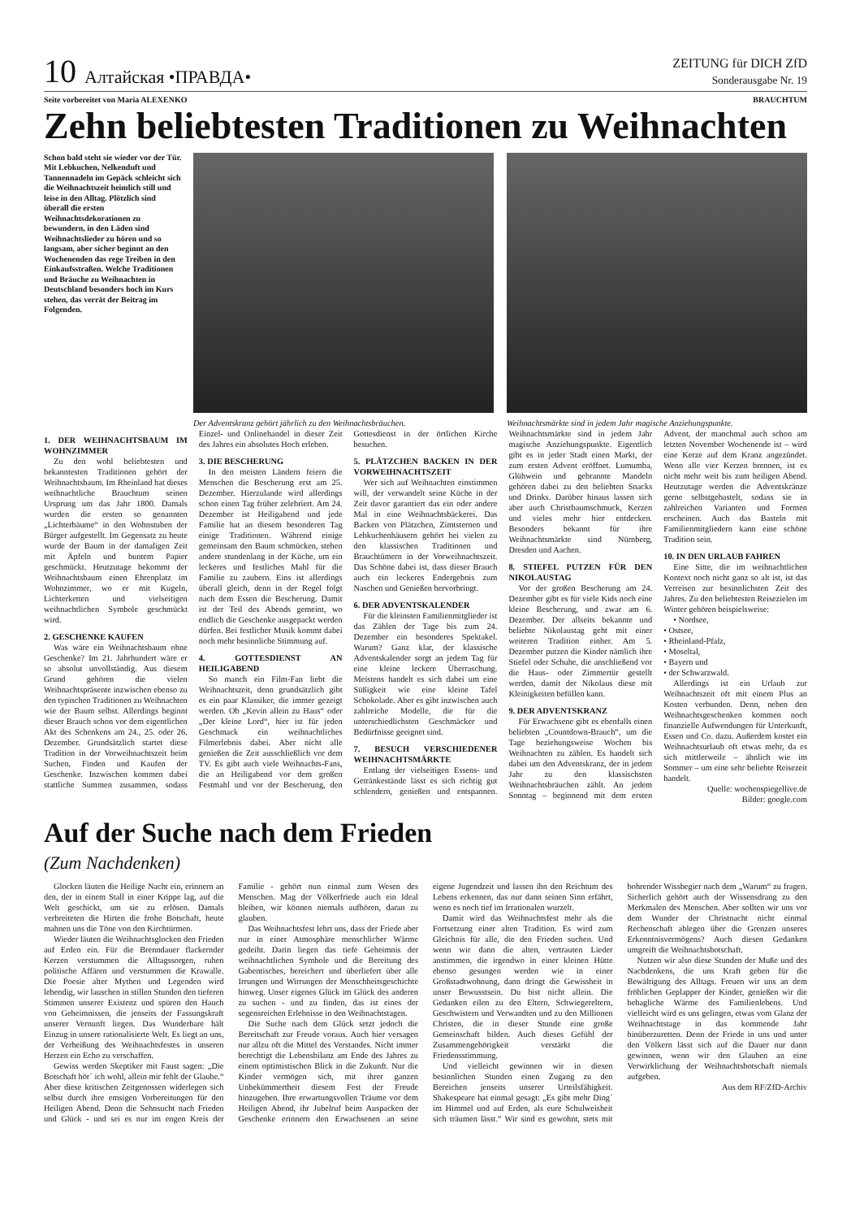10 Алтайская •ПРАВДА• ZEITUNG für DICH ZfD
Sonderausgabe Nr. 19
Seite vorbereitet von Maria ALEXENKO BRAUCHTUM
Zehn beliebtesten Traditionen zu Weihnachten
Schon bald steht sie wieder vor der Tür. Mit Lebkuchen, Nelkenduft und Tannennadeln im Gepäck schleicht sich die Weihnachtszeit heimlich still und leise in den Alltag. Plötzlich sind überall die ersten Weihnachtsdekorationen zu bewundern, in den Läden sind Weihnachtslieder zu hören und so langsam, aber sicher beginnt an den Wochenenden das rege Treiben in den Einkaufsstraßen. Welche Traditionen und Bräuche zu Weihnachten in Deutschland besonders hoch im Kurs stehen, das verrät der Beitrag im Folgenden.
Der Adventskranz gehört jährlich zu den Weihnachtsbräuchen.
Weihnachtsmärkte sind in jedem Jahr magische Anziehungspunkte.
1. DER WEIHNACHTSBAUM IM WOHNZIMMER
Zu den wohl beliebtesten und bekanntesten Traditionen gehört der Weihnachtsbaum. Im Rheinland hat dieses weihnachtliche Brauchtum seinen Ursprung um das Jahr 1800. Damals wurden die ersten so genannten „Lichterbäume“ in den Wohnstuben der Bürger aufgestellt. Im Gegensatz zu heute wurde der Baum in der damaligen Zeit mit Äpfeln und buntem Papier geschmückt. Heutzutage bekommt der Weihnachtsbaum einen Ehrenplatz im Wohnzimmer, wo er mit Kugeln, Lichterketten und vielseitigen weihnachtlichen Symbole geschmückt wird.
2. GESCHENKE KAUFEN
Was wäre ein Weihnachtsbaum ohne Geschenke? Im 21. Jahrhundert wäre er so absolut unvollständig. Aus diesem Grund gehören die vielen Weihnachtspräsente inzwischen ebenso zu den typischen Traditionen zu Weihnachten wie der Baum selbst. Allerdings beginnt dieser Brauch schon vor dem eigentlichen Akt des Schenkens am 24., 25. oder 26. Dezember. Grundsätzlich startet diese Tradition in der Vorweihnachtszeit beim Suchen, Finden und Kaufen der Geschenke. Inzwischen kommen dabei stattliche Summen zusammen, sodass Einzel- und Onlinehandel in dieser Zeit des Jahres ein absolutes Hoch erleben.
3. DIE BESCHERUNG
In den meisten Ländern feiern die Menschen die Bescherung erst am 25. Dezember. Hierzulande wird allerdings schon einen Tag früher zelebriert. Am 24. Dezember ist Heiligabend und jede Familie hat an diesem besonderen Tag einige Traditionen. Während einige gemeinsam den Baum schmücken, stehen andere stundenlang in der Küche, um ein leckeres und festliches Mahl für die Familie zu zaubern. Eins ist allerdings überall gleich, denn in der Regel folgt nach dem Essen die Bescherung. Damit ist der Teil des Abends gemeint, wo endlich die Geschenke ausgepackt werden dürfen. Bei festlicher Musik kommt dabei noch mehr besinnliche Stimmung auf.
4. GOTTESDIENST AN HEILIGABEND
So manch ein Film-Fan liebt die Weihnachtszeit, denn grundsätzlich gibt es ein paar Klassiker, die immer gezeigt werden. Ob „Kevin allein zu Haus“ oder „Der kleine Lord“, hier ist für jeden Geschmack ein weihnachtliches Filmerlebnis dabei. Aber nicht alle genießen die Zeit ausschließlich vor dem TV. Es gibt auch viele Weihnachts-Fans, die an Heiligabend vor dem großen Festmahl und vor der Bescherung, den Gottesdienst in der örtlichen Kirche besuchen.
5. PLÄTZCHEN BACKEN IN DER VORWEIHNACHTSZEIT
Wer sich auf Weihnachten einstimmen will, der verwandelt seine Küche in der Zeit davor garantiert das ein oder andere Mal in eine Weihnachtsbäckerei. Das Backen von Plätzchen, Zimtsternen und Lebkuchenhäusern gehört bei vielen zu den klassischen Traditionen und Brauchtümern in der Vorweihnachtszeit. Das Schöne dabei ist, dass dieser Brauch auch ein leckeres Endergebnis zum Naschen und Genießen hervorbringt.
6. DER ADVENTSKALENDER
Für die kleinsten Familienmitglieder ist das Zählen der Tage bis zum 24. Dezember ein besonderes Spektakel. Warum? Ganz klar, der klassische Adventskalender sorgt an jedem Tag für eine kleine leckere Überraschung. Meistens handelt es sich dabei um eine Süßigkeit wie eine kleine Tafel Schokolade. Aber es gibt inzwischen auch zahlreiche Modelle, die für die unterschiedlichsten Geschmäcker und Bedürfnisse geeignet sind.
7. BESUCH VERSCHIEDENER WEIHNACHTSMÄRKTE
Entlang der vielseitigen Essens- und Getränkestände lässt es sich richtig gut schlendern, genießen und entspannen. Weihnachtsmärkte sind in jedem Jahr magische Anziehungspunkte. Eigentlich gibt es in jeder Stadt einen Markt, der zum ersten Advent eröffnet. Lumumba, Glühwein und gebrannte Mandeln gehören dabei zu den beliebten Snacks und Drinks. Darüber hinaus lassen sich aber auch Christbaumschmuck, Kerzen und vieles mehr hier entdecken. Besonders bekannt für ihre Weihnachtsmärkte sind Nürnberg, Dresden und Aachen.
8. STIEFEL PUTZEN FÜR DEN NIKOLAUSTAG
Vor der großen Bescherung am 24. Dezember gibt es für viele Kids noch eine kleine Bescherung, und zwar am 6. Dezember. Der allseits bekannte und beliebte Nikolaustag geht mit einer weiteren Tradition einher. Am 5. Dezember putzen die Kinder nämlich ihre Stiefel oder Schuhe, die anschließend vor die Haus- oder Zimmertür gestellt werden, damit der Nikolaus diese mit Kleinigkeiten befüllen kann.
9. DER ADVENTSKRANZ
Für Erwachsene gibt es ebenfalls einen beliebten „Countdown-Brauch“, um die Tage beziehungsweise Wochen bis Weihnachten zu zählen. Es handelt sich dabei um den Adventskranz, der in jedem Jahr zu den klassischsten Weihnachtsbräuchen zählt. An jedem Sonntag – beginnend mit dem ersten Advent, der manchmal auch schon am letzten November Wochenende ist – wird eine Kerze auf dem Kranz angezündet. Wenn alle vier Kerzen brennen, ist es nicht mehr weit bis zum heiligen Abend. Heutzutage werden die Adventskränze gerne selbstgebastelt, sodass sie in zahlreichen Varianten und Formen erscheinen. Auch das Basteln mit Familienmitgliedern kann eine schöne Tradition sein.
10. IN DEN URLAUB FAHREN
Eine Sitte, die im weihnachtlichen Kontext noch nicht ganz so alt ist, ist das Verreisen zur besinnlichsten Zeit des Jahres. Zu den beliebtesten Reisezielen im Winter gehören beispielsweise:
• Nordsee,
• Ostsee,
• Rheinland-Pfalz,
• Moseltal,
• Bayern und
• der Schwarzwald.
Allerdings ist ein Urlaub zur Weihnachtszeit oft mit einem Plus an Kosten verbunden. Denn, neben den Weihnachtsgeschenken kommen noch finanzielle Aufwendungen für Unterkunft, Essen und Co. dazu. Außerdem kostet ein Weihnachtsurlaub oft etwas mehr, da es sich mittlerweile – ähnlich wie im Sommer – um eine sehr beliebte Reisezeit handelt.
Quelle: wochenspiegellive.de
Bilder: google.com
Auf der Suche nach dem Frieden
(Zum Nachdenken)
Glocken läuten die Heilige Nacht ein, erinnern an den, der in einem Stall in einer Krippe lag, auf die Welt geschickt, um sie zu erlösen. Damals verbreiteten die Hirten die frohe Botschaft, heute mahnen uns die Töne von den Kirchtürmen.
Wieder läuten die Weihnachtsglocken den Frieden auf Erden ein. Für die Brenndauer flackernder Kerzen verstummen die Alltagssorgen, ruhen politische Affären und verstummen die Krawalle. Die Poesie alter Mythen und Legenden wird lebendig, wir lauschen in stillen Stunden den tieferen Stimmen unserer Existenz und spüren den Hauch von Geheimnissen, die jenseits der Fassungskraft unserer Vernunft liegen. Das Wunderbare hält Einzug in unsere rationalisierte Welt. Es liegt an uns, der Verheißung des Weihnachtsfestes in unseren Herzen ein Echo zu verschaffen.
Gewiss werden Skeptiker mit Faust sagen: „Die Botschaft hör´ ich wohl, allein mir fehlt der Glaube.“ Aber diese kritischen Zeitgenossen widerlegen sich selbst durch ihre emsigen Vorbereitungen für den Heiligen Abend. Denn die Sehnsucht nach Frieden und Glück - und sei es nur im engen Kreis der Familie - gehört nun einmal zum Wesen des Menschen. Mag der Völkerfriede auch ein Ideal bleiben, wir können niemals aufhören, daran zu glauben.
Das Weihnachtsfest lehrt uns, dass der Friede aber nur in einer Atmosphäre menschlicher Wärme gedeiht. Darin liegen das tiefe Geheimnis der weihnachtlichen Symbole und die Bereitung des Gabentisches, bereichert und überliefert über alle Irrungen und Wirrungen der Menschheitsgeschichte hinweg. Unser eigenes Glück im Glück des anderen zu suchen - und zu finden, das ist eines der segensreichen Erlebnisse in den Weihnachtstagen.
Die Suche nach dem Glück setzt jedoch die Bereitschaft zur Freude voraus. Auch hier versagen nur allzu oft die Mittel des Verstandes. Nicht immer berechtigt die Lebensbilanz am Ende des Jahres zu einem optimistischen Blick in die Zukunft. Nur die Kinder vermögen sich, mit ihrer ganzen Unbekümmertheit diesem Fest der Freude hinzugeben. Ihre erwartungsvollen Träume vor dem Heiligen Abend, ihr Jubelruf beim Auspacken der Geschenke erinnern den Erwachsenen an seine eigene Jugendzeit und lassen ihn den Reichtum des Lebens erkennen, das nur dann seinen Sinn erfährt, wenn es noch tief im Irrationalen wurzelt.
Damit wird das Weihnachtsfest mehr als die Fortsetzung einer alten Tradition. Es wird zum Gleichnis für alle, die den Frieden suchen. Und wenn wir dann die alten, vertrauten Lieder anstimmen, die irgendwo in einer kleinen Hütte ebenso gesungen werden wie in einer Großstadtwohnung, dann dringt die Gewissheit in unser Bewusstsein. Du bist nicht allein. Die Gedanken eilen zu den Eltern, Schwiegereltern, Geschwistern und Verwandten und zu den Millionen Christen, die in dieser Stunde eine große Gemeinschaft bilden. Auch dieses Gefühl der Zusammengehörigkeit verstärkt die Friedensstimmung.
Und vielleicht gewinnen wir in diesen besinnlichen Stunden einen Zugang zu den Bereichen jenseits unserer Urteilsfähigkeit. Shakespeare hat einmal gesagt: „Es gibt mehr Ding´ im Himmel und auf Erden, als eure Schulweisheit sich träumen lässt.“ Wir sind es gewohnt, stets mit bohrender Wissbegier nach dem „Warum“ zu fragen. Sicherlich gehört auch der Wissensdrang zu den Merkmalen des Menschen. Aber sollten wir uns vor dem Wunder der Christnacht nicht einmal Rechenschaft ablegen über die Grenzen unseres Erkenntnisvermögens? Auch diesen Gedanken umgreift die Weihnachtsbotschaft.
Nutzen wir also diese Stunden der Muße und des Nachdenkens, die uns Kraft geben für die Bewältigung des Alltags. Freuen wir uns an dem fröhlichen Geplapper der Kinder, genießen wir die behagliche Wärme des Familienlebens. Und vielleicht wird es uns gelingen, etwas vom Glanz der Weihnachtstage in das kommende Jahr hinüberzuretten. Denn der Friede in uns und unter den Völkern lässt sich auf die Dauer nur dann gewinnen, wenn wir den Glauben an eine Verwirklichung der Weihnachtsbotschaft niemals aufgeben.
Aus dem RF/ZfD-Archiv